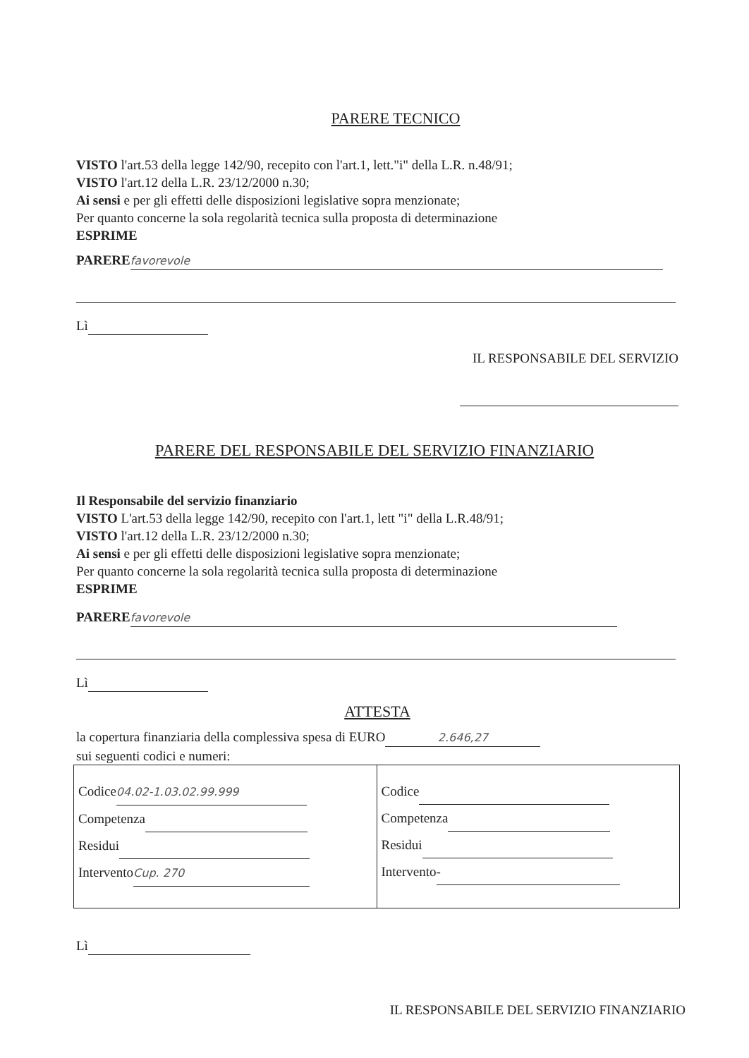PARERE TECNICO
VISTO l'art.53 della legge 142/90, recepito con l'art.1, lett."i" della L.R. n.48/91;
VISTO l'art.12 della L.R. 23/12/2000 n.30;
Ai sensi e per gli effetti delle disposizioni legislative sopra menzionate;
Per quanto concerne la sola regolarità tecnica sulla proposta di determinazione
ESPRIME
PARERE favorevole
Lì
IL RESPONSABILE DEL SERVIZIO
PARERE DEL RESPONSABILE DEL SERVIZIO FINANZIARIO
Il Responsabile del servizio finanziario
VISTO L'art.53 della legge 142/90, recepito con l'art.1, lett "i" della L.R.48/91;
VISTO l'art.12 della L.R. 23/12/2000 n.30;
Ai sensi e per gli effetti delle disposizioni legislative sopra menzionate;
Per quanto concerne la sola regolarità tecnica sulla proposta di determinazione
ESPRIME
PARERE favorevole
Lì
ATTESTA
la copertura finanziaria della complessiva spesa di EURO 2.646,27
sui seguenti codici e numeri:
| Codice 04.02-1.03.02.99.999 Competenza Residui Intervento Cup. 270 | Codice Competenza Residui Intervento - |
Lì
IL RESPONSABILE DEL SERVIZIO FINANZIARIO